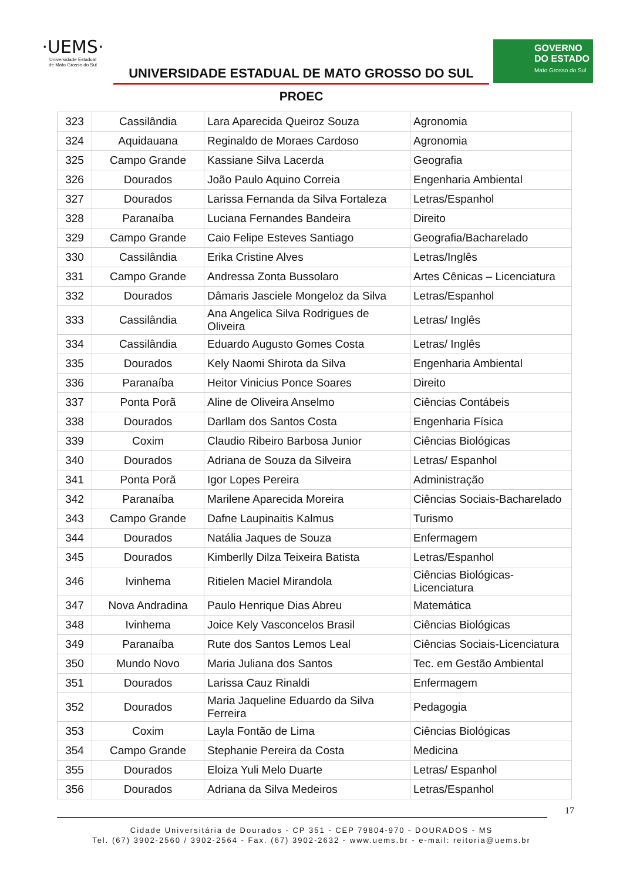·UEMS·
Universidade Estadual
de Mato Grosso do Sul
UNIVERSIDADE ESTADUAL DE MATO GROSSO DO SUL
GOVERNO
DO ESTADO
Mato Grosso do Sul
PROEC
| 323 | Cassilândia | Lara Aparecida Queiroz Souza | Agronomia |
| 324 | Aquidauana | Reginaldo de Moraes Cardoso | Agronomia |
| 325 | Campo Grande | Kassiane Silva Lacerda | Geografia |
| 326 | Dourados | João Paulo Aquino Correia | Engenharia Ambiental |
| 327 | Dourados | Larissa Fernanda da Silva Fortaleza | Letras/Espanhol |
| 328 | Paranaíba | Luciana Fernandes Bandeira | Direito |
| 329 | Campo Grande | Caio Felipe Esteves Santiago | Geografia/Bacharelado |
| 330 | Cassilândia | Erika Cristine Alves | Letras/Inglês |
| 331 | Campo Grande | Andressa Zonta Bussolaro | Artes Cênicas – Licenciatura |
| 332 | Dourados | Dâmaris Jasciele Mongeloz da Silva | Letras/Espanhol |
| 333 | Cassilândia | Ana Angelica Silva Rodrigues de Oliveira | Letras/ Inglês |
| 334 | Cassilândia | Eduardo Augusto Gomes Costa | Letras/ Inglês |
| 335 | Dourados | Kely Naomi Shirota da Silva | Engenharia Ambiental |
| 336 | Paranaíba | Heitor Vinicius Ponce Soares | Direito |
| 337 | Ponta Porã | Aline de Oliveira Anselmo | Ciências Contábeis |
| 338 | Dourados | Darllam dos Santos Costa | Engenharia Física |
| 339 | Coxim | Claudio Ribeiro Barbosa Junior | Ciências Biológicas |
| 340 | Dourados | Adriana de Souza da Silveira | Letras/ Espanhol |
| 341 | Ponta Porã | Igor Lopes Pereira | Administração |
| 342 | Paranaíba | Marilene Aparecida Moreira | Ciências Sociais-Bacharelado |
| 343 | Campo Grande | Dafne Laupinaitis Kalmus | Turismo |
| 344 | Dourados | Natália Jaques de Souza | Enfermagem |
| 345 | Dourados | Kimberlly Dilza Teixeira Batista | Letras/Espanhol |
| 346 | Ivinhema | Ritielen Maciel Mirandola | Ciências Biológicas-Licenciatura |
| 347 | Nova Andradina | Paulo Henrique Dias Abreu | Matemática |
| 348 | Ivinhema | Joice Kely Vasconcelos Brasil | Ciências Biológicas |
| 349 | Paranaíba | Rute dos Santos Lemos Leal | Ciências Sociais-Licenciatura |
| 350 | Mundo Novo | Maria Juliana dos Santos | Tec. em Gestão Ambiental |
| 351 | Dourados | Larissa Cauz Rinaldi | Enfermagem |
| 352 | Dourados | Maria Jaqueline Eduardo da Silva Ferreira | Pedagogia |
| 353 | Coxim | Layla Fontão de Lima | Ciências Biológicas |
| 354 | Campo Grande | Stephanie Pereira da Costa | Medicina |
| 355 | Dourados | Eloiza Yuli Melo Duarte | Letras/ Espanhol |
| 356 | Dourados | Adriana da Silva Medeiros | Letras/Espanhol |
17
Cidade Universitária de Dourados - CP 351 - CEP 79804-970 - DOURADOS - MS
Tel. (67) 3902-2560 / 3902-2564 - Fax. (67) 3902-2632 - www.uems.br - e-mail: reitoria@uems.br